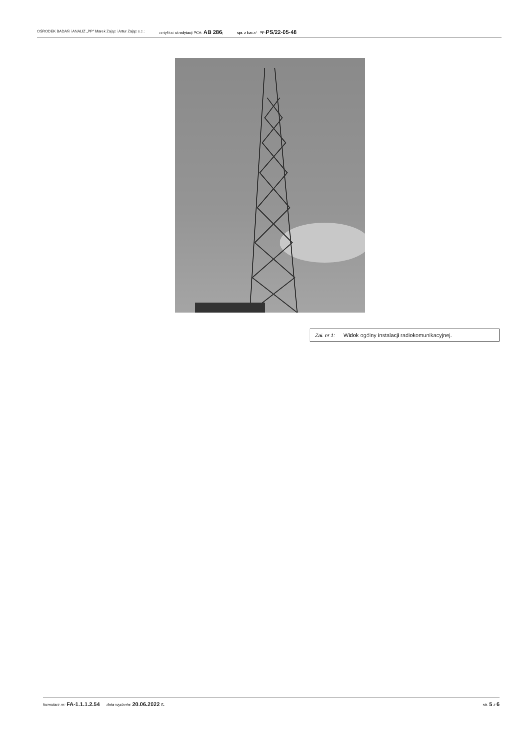OŚRODEK BADAŃ i ANALIZ „PP" Marek Zając i Artur Zając s.c.; certyfikat akredytacji PCA: AB 286; spr. z badań: PP-PS/22-05-48
Zał. nr 1: Widok ogólny instalacji radiokomunikacyjnej.
formularz nr: FA-1.1.1.2.54 data wydania: 20.06.2022 r. str. 5 z 6